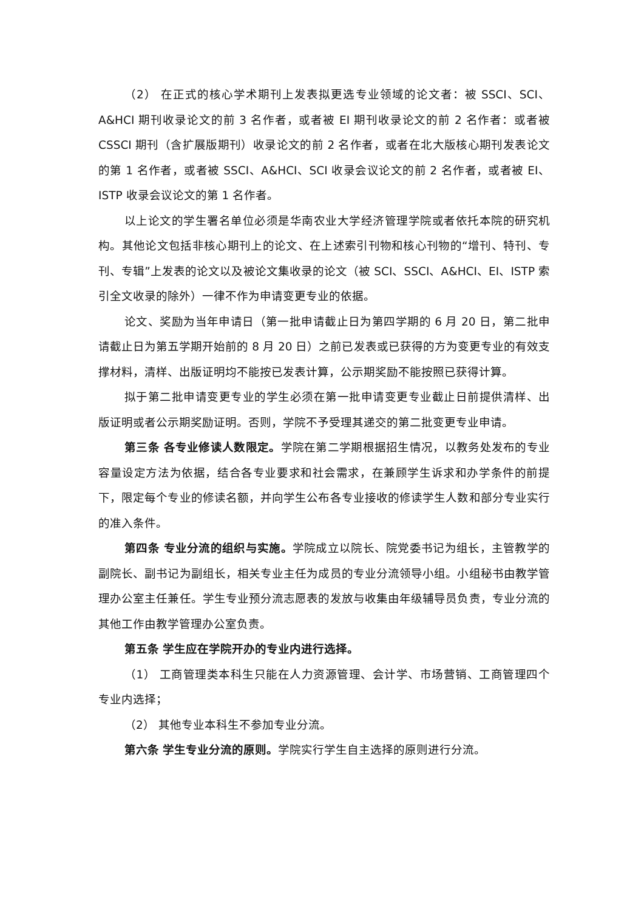（2） 在正式的核心学术期刊上发表拟更选专业领域的论文者：被 SSCI、SCI、A&HCI 期刊收录论文的前 3 名作者，或者被 EI 期刊收录论文的前 2 名作者：或者被 CSSCI 期刊（含扩展版期刊）收录论文的前 2 名作者，或者在北大版核心期刊发表论文的第 1 名作者，或者被 SSCI、A&HCI、SCI 收录会议论文的前 2 名作者，或者被 EI、ISTP 收录会议论文的第 1 名作者。
以上论文的学生署名单位必须是华南农业大学经济管理学院或者依托本院的研究机构。其他论文包括非核心期刊上的论文、在上述索引刊物和核心刊物的“增刊、特刊、专刊、专辑”上发表的论文以及被论文集收录的论文（被 SCI、SSCI、A&HCI、EI、ISTP 索引全文收录的除外）一律不作为申请变更专业的依据。
论文、奖励为当年申请日（第一批申请截止日为第四学期的 6 月 20 日，第二批申请截止日为第五学期开始前的 8 月 20 日）之前已发表或已获得的方为变更专业的有效支撑材料，清样、出版证明均不能按已发表计算，公示期奖励不能按照已获得计算。
拟于第二批申请变更专业的学生必须在第一批申请变更专业截止日前提供清样、出版证明或者公示期奖励证明。否则，学院不予受理其递交的第二批变更专业申请。
第三条 各专业修读人数限定。学院在第二学期根据招生情况，以教务处发布的专业容量设定方法为依据，结合各专业要求和社会需求，在兼顾学生诉求和办学条件的前提下，限定每个专业的修读名额，并向学生公布各专业接收的修读学生人数和部分专业实行的准入条件。
第四条 专业分流的组织与实施。学院成立以院长、院党委书记为组长，主管教学的副院长、副书记为副组长，相关专业主任为成员的专业分流领导小组。小组秘书由教学管理办公室主任兼任。学生专业预分流志愿表的发放与收集由年级辅导员负责，专业分流的其他工作由教学管理办公室负责。
第五条 学生应在学院开办的专业内进行选择。
（1） 工商管理类本科生只能在人力资源管理、会计学、市场营销、工商管理四个专业内选择；
（2） 其他专业本科生不参加专业分流。
第六条 学生专业分流的原则。学院实行学生自主选择的原则进行分流。